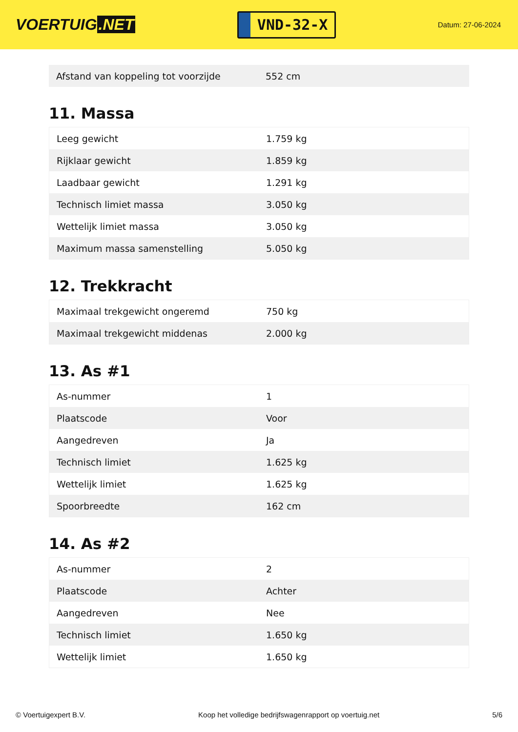VOERTUIG.NET
VND-32-X
Datum: 27-06-2024
| Afstand van koppeling tot voorzijde | 552 cm |
11. Massa
| Leeg gewicht | 1.759 kg |
| Rijklaar gewicht | 1.859 kg |
| Laadbaar gewicht | 1.291 kg |
| Technisch limiet massa | 3.050 kg |
| Wettelijk limiet massa | 3.050 kg |
| Maximum massa samenstelling | 5.050 kg |
12. Trekkracht
| Maximaal trekgewicht ongeremd | 750 kg |
| Maximaal trekgewicht middenas | 2.000 kg |
13. As #1
| As-nummer | 1 |
| Plaatscode | Voor |
| Aangedreven | Ja |
| Technisch limiet | 1.625 kg |
| Wettelijk limiet | 1.625 kg |
| Spoorbreedte | 162 cm |
14. As #2
| As-nummer | 2 |
| Plaatscode | Achter |
| Aangedreven | Nee |
| Technisch limiet | 1.650 kg |
| Wettelijk limiet | 1.650 kg |
© Voertuigexpert B.V. Koop het volledige bedrijfswagenrapport op voertuig.net 5/6